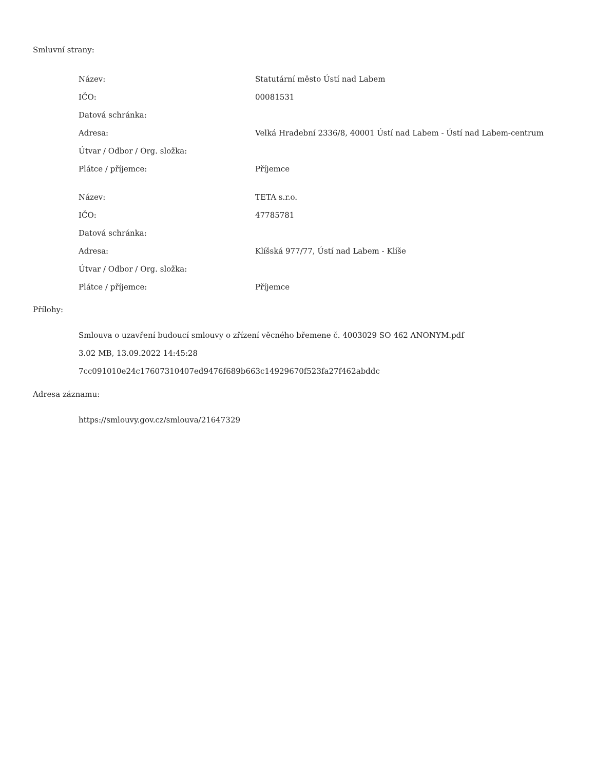Smluvní strany:
| Název: | Statutární město Ústí nad Labem |
| IČO: | 00081531 |
| Datová schránka: | |
| Adresa: | Velká Hradební 2336/8, 40001 Ústí nad Labem - Ústí nad Labem-centrum |
| Útvar / Odbor / Org. složka: | |
| Plátce / příjemce: | Příjemce |
| Název: | TETA s.r.o. |
| IČO: | 47785781 |
| Datová schránka: | |
| Adresa: | Klíšská 977/77, Ústí nad Labem - Klíše |
| Útvar / Odbor / Org. složka: | |
| Plátce / příjemce: | Příjemce |
Přílohy:
Smlouva o uzavření budoucí smlouvy o zřízení věcného břemene č. 4003029 SO 462 ANONYM.pdf
3.02 MB, 13.09.2022 14:45:28
7cc091010e24c17607310407ed9476f689b663c14929670f523fa27f462abddc
Adresa záznamu:
https://smlouvy.gov.cz/smlouva/21647329